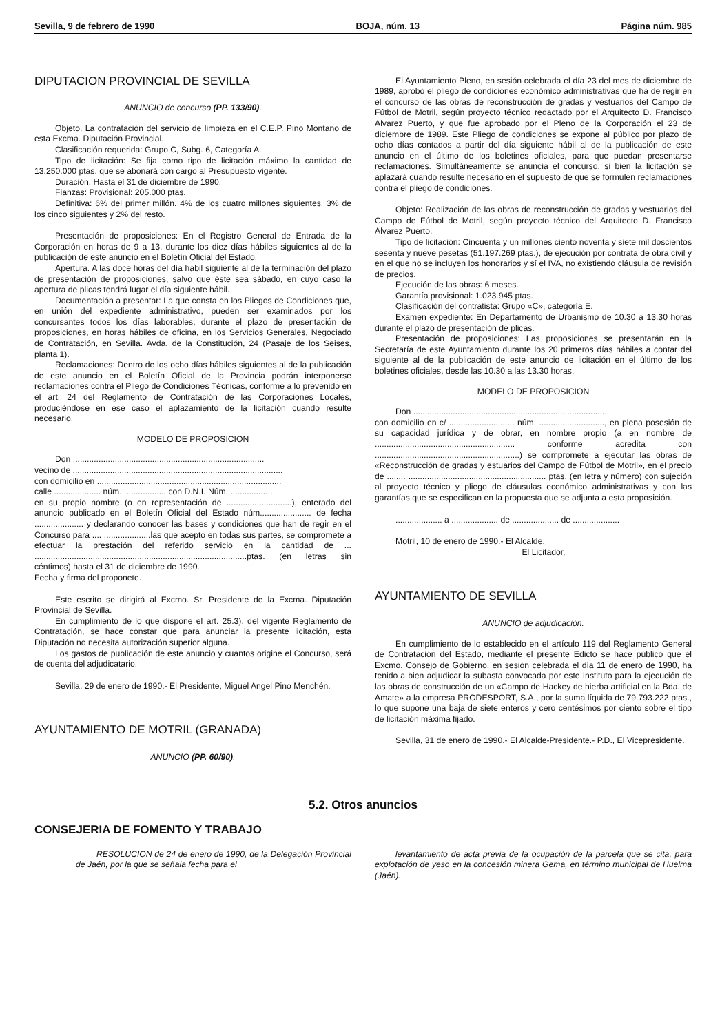Sevilla, 9 de febrero de 1990 BOJA, núm. 13 Página núm. 985
DIPUTACION PROVINCIAL DE SEVILLA
ANUNCIO de concurso (PP. 133/90).
Objeto. La contratación del servicio de limpieza en el C.E.P. Pino Montano de esta Excma. Diputación Provincial.
Clasificación requerida: Grupo C, Subg. 6, Categoría A.
Tipo de licitación: Se fija como tipo de licitación máximo la cantidad de 13.250.000 ptas. que se abonará con cargo al Presupuesto vigente.
Duración: Hasta el 31 de diciembre de 1990.
Fianzas: Provisional: 205.000 ptas.
Definitiva: 6% del primer millón. 4% de los cuatro millones siguientes. 3% de los cinco siguientes y 2% del resto.
Presentación de proposiciones: En el Registro General de Entrada de la Corporación en horas de 9 a 13, durante los diez días hábiles siguientes al de la publicación de este anuncio en el Boletín Oficial del Estado.
Apertura. A las doce horas del día hábil siguiente al de la terminación del plazo de presentación de proposiciones, salvo que éste sea sábado, en cuyo caso la apertura de plicas tendrá lugar el día siguiente hábil.
Documentación a presentar: La que consta en los Pliegos de Condiciones que, en unión del expediente administrativo, pueden ser examinados por los concursantes todos los días laborables, durante el plazo de presentación de proposiciones, en horas hábiles de oficina, en los Servicios Generales, Negociado de Contratación, en Sevilla. Avda. de la Constitución, 24 (Pasaje de los Seises, planta 1).
Reclamaciones: Dentro de los ocho días hábiles siguientes al de la publicación de este anuncio en el Boletín Oficial de la Provincia podrán interponerse reclamaciones contra el Pliego de Condiciones Técnicas, conforme a lo prevenido en el art. 24 del Reglamento de Contratación de las Corporaciones Locales, produciéndose en ese caso el aplazamiento de la licitación cuando resulte necesario.
MODELO DE PROPOSICION
Don ..................................................................................
vecino de ..........................................................................................
con domicilio en ...............................................................................
calle .................... núm. .................. con D.N.I. Núm. ..................
en su propio nombre (o en representación de ............................), enterado del anuncio publicado en el Boletín Oficial del Estado núm...................... de fecha ..................... y declarando conocer las bases y condiciones que han de regir en el Concurso para .... ....................las que acepto en todas sus partes, se compromete a efectuar la prestación del referido servicio en la cantidad de ... ...........................................................................................ptas. (en letras sin céntimos) hasta el 31 de diciembre de 1990.
Fecha y firma del proponete.
Este escrito se dirigirá al Excmo. Sr. Presidente de la Excma. Diputación Provincial de Sevilla.
En cumplimiento de lo que dispone el art. 25.3), del vigente Reglamento de Contratación, se hace constar que para anunciar la presente licitación, esta Diputación no necesita autorización superior alguna.
Los gastos de publicación de este anuncio y cuantos origine el Concurso, será de cuenta del adjudicatario.
Sevilla, 29 de enero de 1990.- El Presidente, Miguel Angel Pino Menchén.
AYUNTAMIENTO DE MOTRIL (GRANADA)
ANUNCIO (PP. 60/90).
El Ayuntamiento Pleno, en sesión celebrada el día 23 del mes de diciembre de 1989, aprobó el pliego de condiciones económico administrativas que ha de regir en el concurso de las obras de reconstrucción de gradas y vestuarios del Campo de Fútbol de Motril, según proyecto técnico redactado por el Arquitecto D. Francisco Alvarez Puerto, y que fue aprobado por el Pleno de la Corporación el 23 de diciembre de 1989. Este Pliego de condiciones se expone al público por plazo de ocho días contados a partir del día siguiente hábil al de la publicación de este anuncio en el último de los boletines oficiales, para que puedan presentarse reclamaciones. Simultáneamente se anuncia el concurso, si bien la licitación se aplazará cuando resulte necesario en el supuesto de que se formulen reclamaciones contra el pliego de condiciones.
Objeto: Realización de las obras de reconstrucción de gradas y vestuarios del Campo de Fútbol de Motril, según proyecto técnico del Arquitecto D. Francisco Alvarez Puerto.
Tipo de licitación: Cincuenta y un millones ciento noventa y siete mil doscientos sesenta y nueve pesetas (51.197.269 ptas.), de ejecución por contrata de obra civil y en el que no se incluyen los honorarios y sí el IVA, no existiendo cláusula de revisión de precios.
Ejecución de las obras: 6 meses.
Garantía provisional: 1.023.945 ptas.
Clasificación del contratista: Grupo «C», categoría E.
Examen expediente: En Departamento de Urbanismo de 10.30 a 13.30 horas durante el plazo de presentación de plicas.
Presentación de proposiciones: Las proposiciones se presentarán en la Secretaría de este Ayuntamiento durante los 20 primeros días hábiles a contar del siguiente al de la publicación de este anuncio de licitación en el último de los boletines oficiales, desde las 10.30 a las 13.30 horas.
MODELO DE PROPOSICION
Don ....................................................................................
con domicilio en c/ ............................ núm. ............................, en plena posesión de su capacidad jurídica y de obrar, en nombre propio (a en nombre de ............................................................ conforme acredita con ..............................................................) se compromete a ejecutar las obras de «Reconstrucción de gradas y estuarios del Campo de Fútbol de Motril», en el precio de ........ ........................................................... ptas. (en letra y número) con sujeción al proyecto técnico y pliego de cláusulas económico administrativas y con las garantías que se especifican en la propuesta que se adjunta a esta proposición.
.................... a .................... de .................... de ....................
Motril, 10 de enero de 1990.- El Alcalde.
El Licitador,
AYUNTAMIENTO DE SEVILLA
ANUNCIO de adjudicación.
En cumplimiento de lo establecido en el artículo 119 del Reglamento General de Contratación del Estado, mediante el presente Edicto se hace público que el Excmo. Consejo de Gobierno, en sesión celebrada el día 11 de enero de 1990, ha tenido a bien adjudicar la subasta convocada por este Instituto para la ejecución de las obras de construcción de un «Campo de Hackey de hierba artificial en la Bda. de Amate» a la empresa PRODESPORT, S.A., por la suma líquida de 79.793.222 ptas., lo que supone una baja de siete enteros y cero centésimos por ciento sobre el tipo de licitación máxima fijado.
Sevilla, 31 de enero de 1990.- El Alcalde-Presidente.- P.D., El Vicepresidente.
5.2. Otros anuncios
CONSEJERIA DE FOMENTO Y TRABAJO
RESOLUCION de 24 de enero de 1990, de la Delegación Provincial de Jaén, por la que se señala fecha para el
levantamiento de acta previa de la ocupación de la parcela que se cita, para explotación de yeso en la concesión minera Gema, en término municipal de Huelma (Jaén).